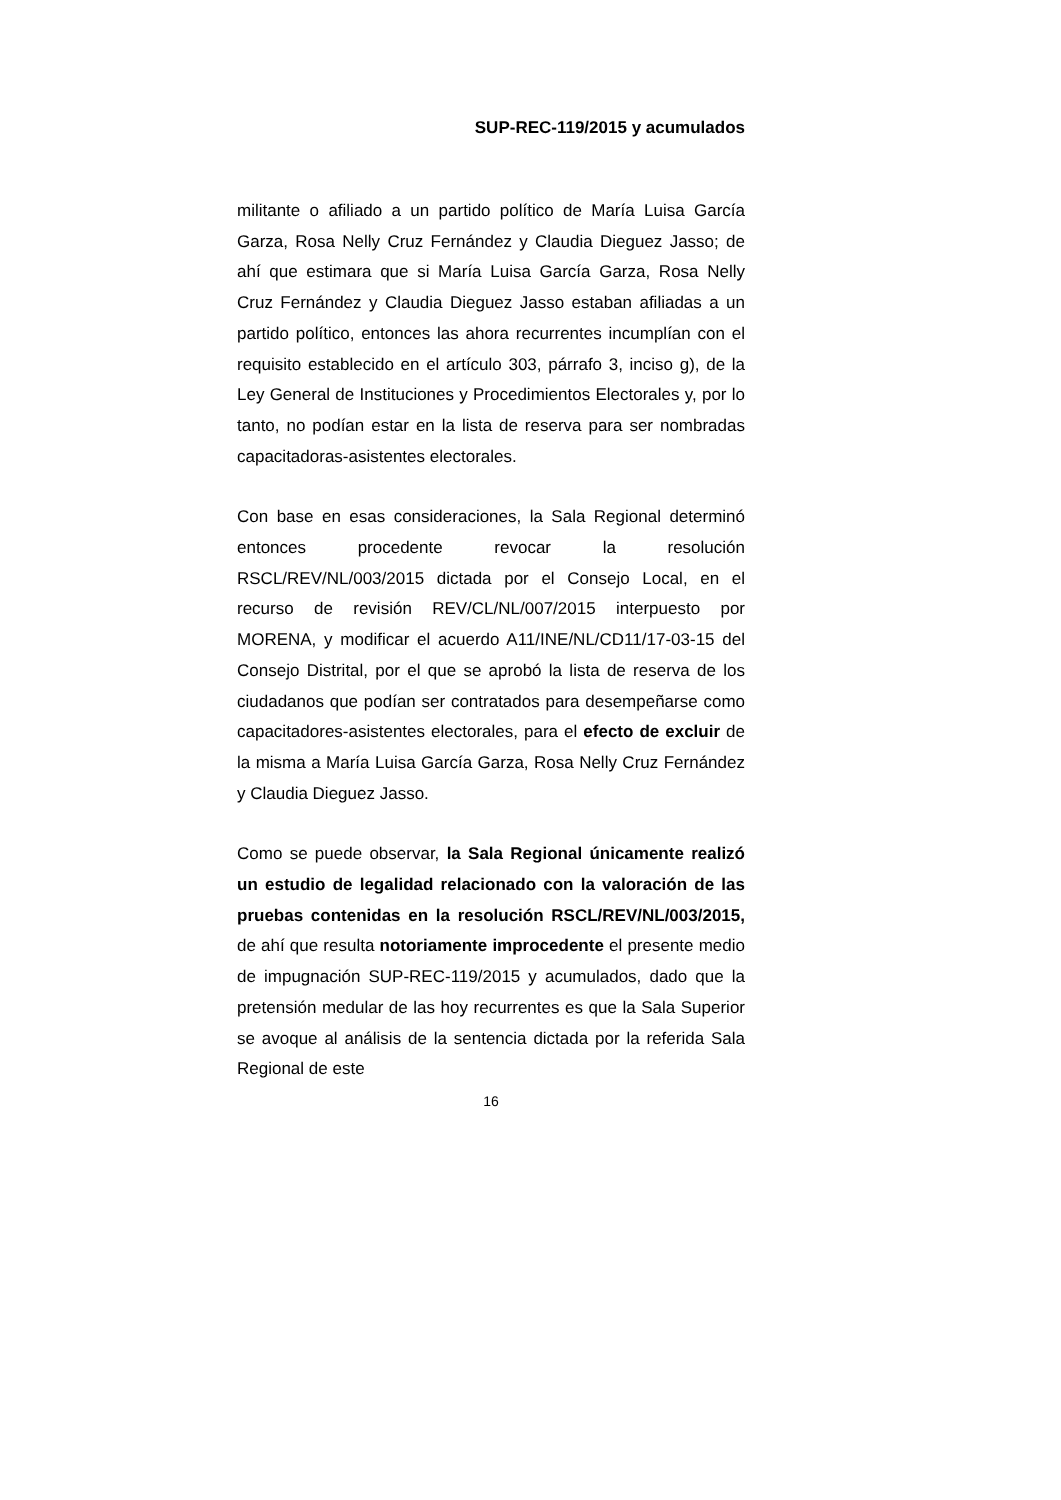SUP-REC-119/2015 y acumulados
militante o afiliado a un partido político de María Luisa García Garza, Rosa Nelly Cruz Fernández y Claudia Dieguez Jasso; de ahí que estimara que si María Luisa García Garza, Rosa Nelly Cruz Fernández y Claudia Dieguez Jasso estaban afiliadas a un partido político, entonces las ahora recurrentes incumplían con el requisito establecido en el artículo 303, párrafo 3, inciso g), de la Ley General de Instituciones y Procedimientos Electorales y, por lo tanto, no podían estar en la lista de reserva para ser nombradas capacitadoras-asistentes electorales.
Con base en esas consideraciones, la Sala Regional determinó entonces procedente revocar la resolución RSCL/REV/NL/003/2015 dictada por el Consejo Local, en el recurso de revisión REV/CL/NL/007/2015 interpuesto por MORENA, y modificar el acuerdo A11/INE/NL/CD11/17-03-15 del Consejo Distrital, por el que se aprobó la lista de reserva de los ciudadanos que podían ser contratados para desempeñarse como capacitadores-asistentes electorales, para el efecto de excluir de la misma a María Luisa García Garza, Rosa Nelly Cruz Fernández y Claudia Dieguez Jasso.
Como se puede observar, la Sala Regional únicamente realizó un estudio de legalidad relacionado con la valoración de las pruebas contenidas en la resolución RSCL/REV/NL/003/2015, de ahí que resulta notoriamente improcedente el presente medio de impugnación SUP-REC-119/2015 y acumulados, dado que la pretensión medular de las hoy recurrentes es que la Sala Superior se avoque al análisis de la sentencia dictada por la referida Sala Regional de este
16